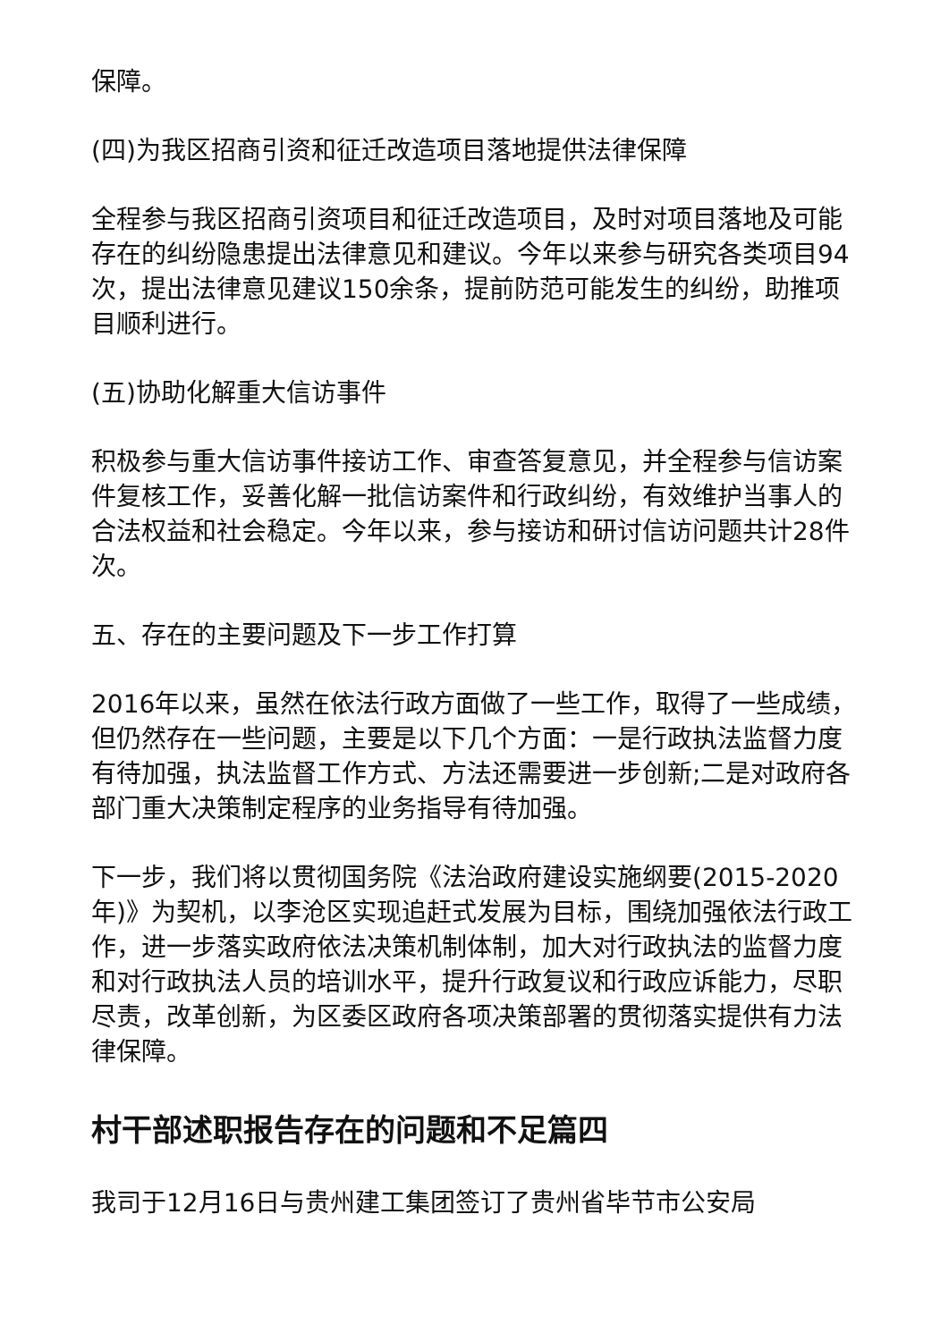保障。
(四)为我区招商引资和征迁改造项目落地提供法律保障
全程参与我区招商引资项目和征迁改造项目，及时对项目落地及可能存在的纠纷隐患提出法律意见和建议。今年以来参与研究各类项目94次，提出法律意见建议150余条，提前防范可能发生的纠纷，助推项目顺利进行。
(五)协助化解重大信访事件
积极参与重大信访事件接访工作、审查答复意见，并全程参与信访案件复核工作，妥善化解一批信访案件和行政纠纷，有效维护当事人的合法权益和社会稳定。今年以来，参与接访和研讨信访问题共计28件次。
五、存在的主要问题及下一步工作打算
2016年以来，虽然在依法行政方面做了一些工作，取得了一些成绩，但仍然存在一些问题，主要是以下几个方面：一是行政执法监督力度有待加强，执法监督工作方式、方法还需要进一步创新;二是对政府各部门重大决策制定程序的业务指导有待加强。
下一步，我们将以贯彻国务院《法治政府建设实施纲要(2015-2020年)》为契机，以李沧区实现追赶式发展为目标，围绕加强依法行政工作，进一步落实政府依法决策机制体制，加大对行政执法的监督力度和对行政执法人员的培训水平，提升行政复议和行政应诉能力，尽职尽责，改革创新，为区委区政府各项决策部署的贯彻落实提供有力法律保障。
村干部述职报告存在的问题和不足篇四
我司于12月16日与贵州建工集团签订了贵州省毕节市公安局